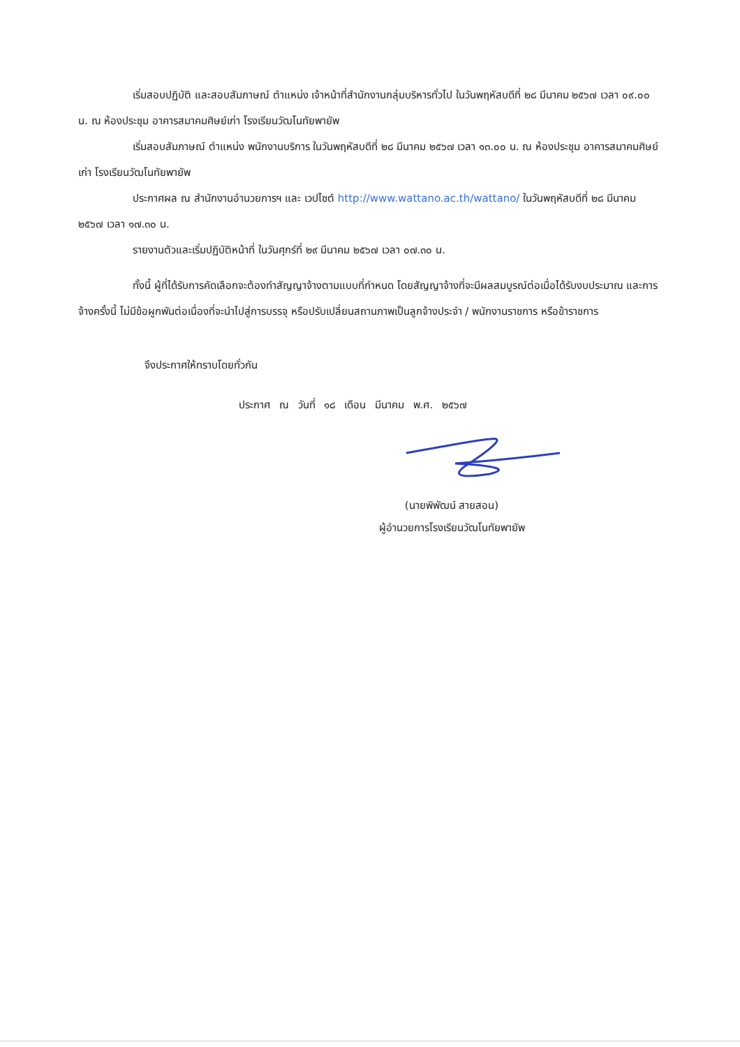เริ่มสอบปฏิบัติ และสอบสัมภาษณ์ ตำแหน่ง เจ้าหน้าที่สำนักงานกลุ่มบริหารทั่วไป ในวันพฤหัสบดีที่ ๒๘ มีนาคม ๒๕๖๗ เวลา ๐๙.๐๐ น. ณ ห้องประชุม อาคารสมาคมศิษย์เก่า โรงเรียนวัฒโนทัยพายัพ
เริ่มสอบสัมภาษณ์ ตำแหน่ง พนักงานบริการ ในวันพฤหัสบดีที่ ๒๘ มีนาคม ๒๕๖๗ เวลา ๑๓.๐๐ น. ณ ห้องประชุม อาคารสมาคมศิษย์เก่า โรงเรียนวัฒโนทัยพายัพ
ประกาศผล ณ สำนักงานอำนวยการฯ และ เวปไซต์ http://www.wattano.ac.th/wattano/ ในวันพฤหัสบดีที่ ๒๘ มีนาคม ๒๕๖๗ เวลา ๑๗.๓๐ น.
รายงานตัวและเริ่มปฏิบัติหน้าที่ ในวันศุกร์ที่ ๒๙ มีนาคม ๒๕๖๗ เวลา ๐๗.๓๐ น.
ทั้งนี้ ผู้ที่ได้รับการคัดเลือกจะต้องทำสัญญาจ้างตามแบบที่กำหนด โดยสัญญาจ้างที่จะมีผลสมบูรณ์ต่อเมื่อได้รับงบประมาณ และการจ้างครั้งนี้ ไม่มีข้อผูกพันต่อเนื่องที่จะนำไปสู่การบรรจุ หรือปรับเปลี่ยนสถานภาพเป็นลูกจ้างประจำ / พนักงานราชการ หรือข้าราชการ
จึงประกาศให้ทราบโดยทั่วกัน
ประกาศ ณ วันที่ ๑๘ เดือน มีนาคม พ.ศ. ๒๕๖๗
(นายพิพัฒน์ สายสอน)
ผู้อำนวยการโรงเรียนวัฒโนทัยพายัพ